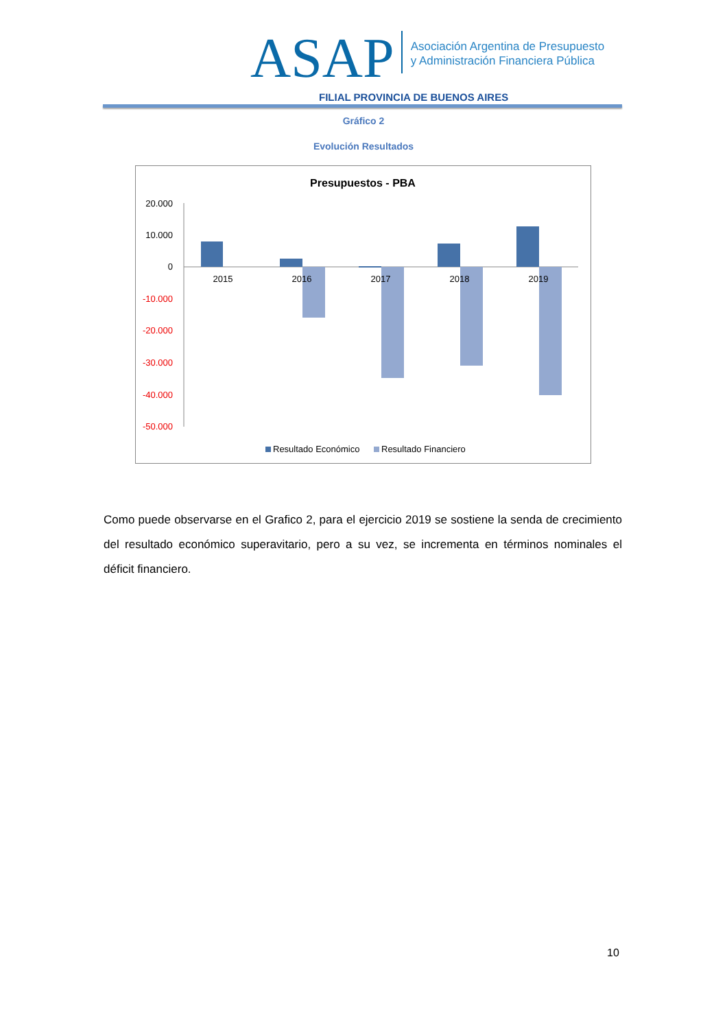ASAP Asociación Argentina de Presupuesto
y Administración Financiera Pública
FILIAL PROVINCIA DE BUENOS AIRES
Gráfico 2
Evolución Resultados
Presupuestos - PBA
20.000
10.000
0
-10.000
-20.000
-30.000
-40.000
-50.000
2015
2016
2017
2018
2019
Resultado Económico
Resultado Financiero
Como puede observarse en el Grafico 2, para el ejercicio 2019 se sostiene la senda de crecimiento del resultado económico superavitario, pero a su vez, se incrementa en términos nominales el déficit financiero.
10